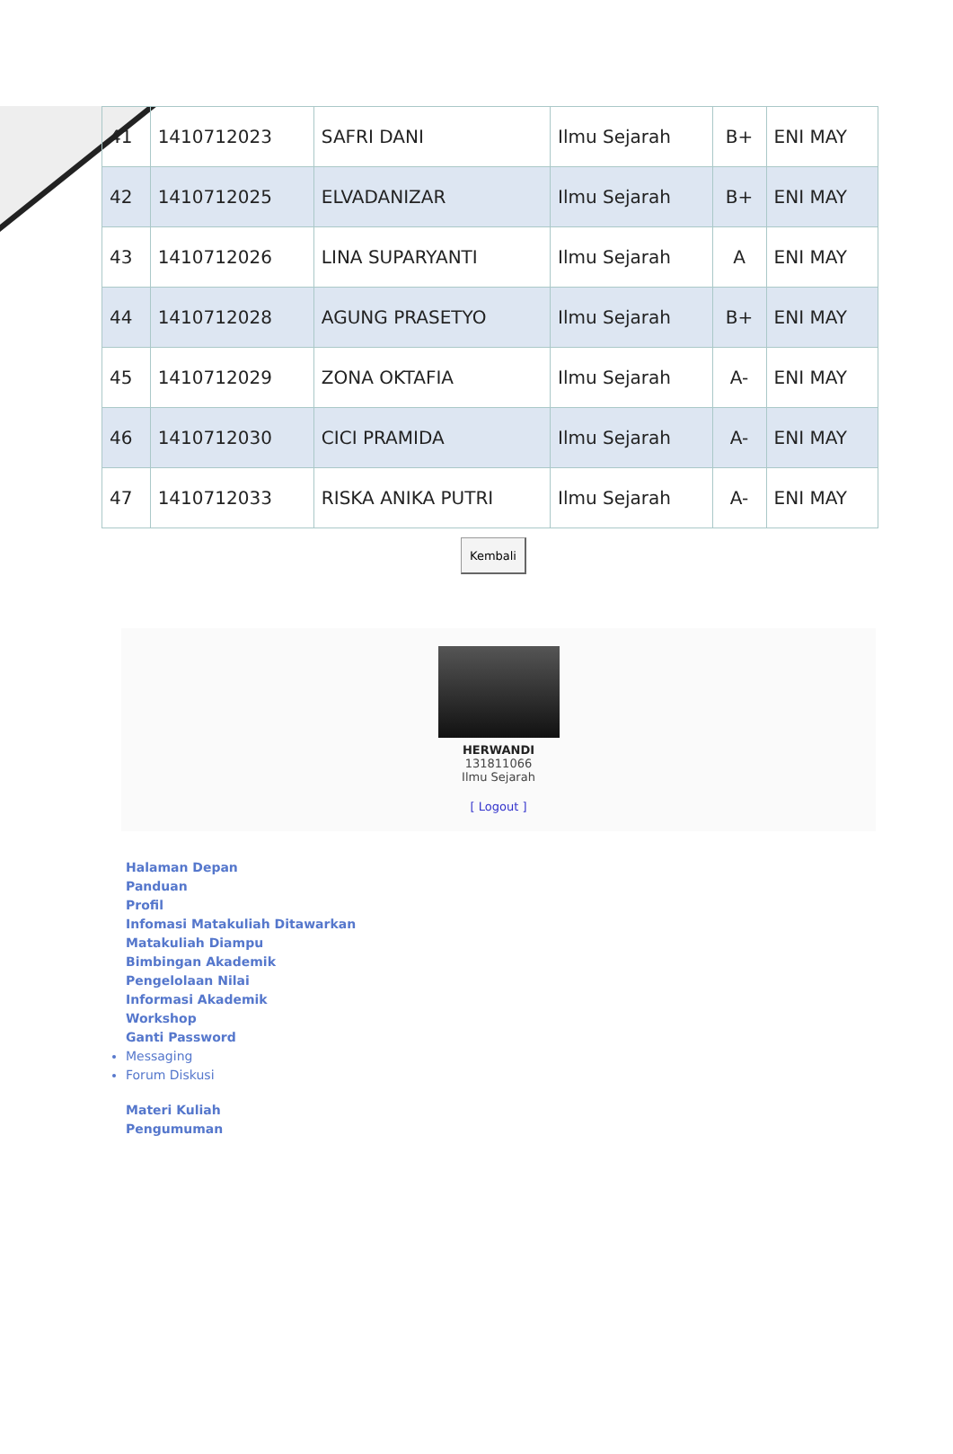| 41 | 1410712023 | SAFRI DANI | Ilmu Sejarah | B+ | ENI MAY |
| 42 | 1410712025 | ELVADANIZAR | Ilmu Sejarah | B+ | ENI MAY |
| 43 | 1410712026 | LINA SUPARYANTI | Ilmu Sejarah | A | ENI MAY |
| 44 | 1410712028 | AGUNG PRASETYO | Ilmu Sejarah | B+ | ENI MAY |
| 45 | 1410712029 | ZONA OKTAFIA | Ilmu Sejarah | A- | ENI MAY |
| 46 | 1410712030 | CICI PRAMIDA | Ilmu Sejarah | A- | ENI MAY |
| 47 | 1410712033 | RISKA ANIKA PUTRI | Ilmu Sejarah | A- | ENI MAY |
Kembali
HERWANDI
131811066
Ilmu Sejarah
[ Logout ]
Halaman Depan
Panduan
Profil
Infomasi Matakuliah Ditawarkan
Matakuliah Diampu
Bimbingan Akademik
Pengelolaan Nilai
Informasi Akademik
Workshop
Ganti Password
Messaging
Forum Diskusi
Materi Kuliah
Pengumuman